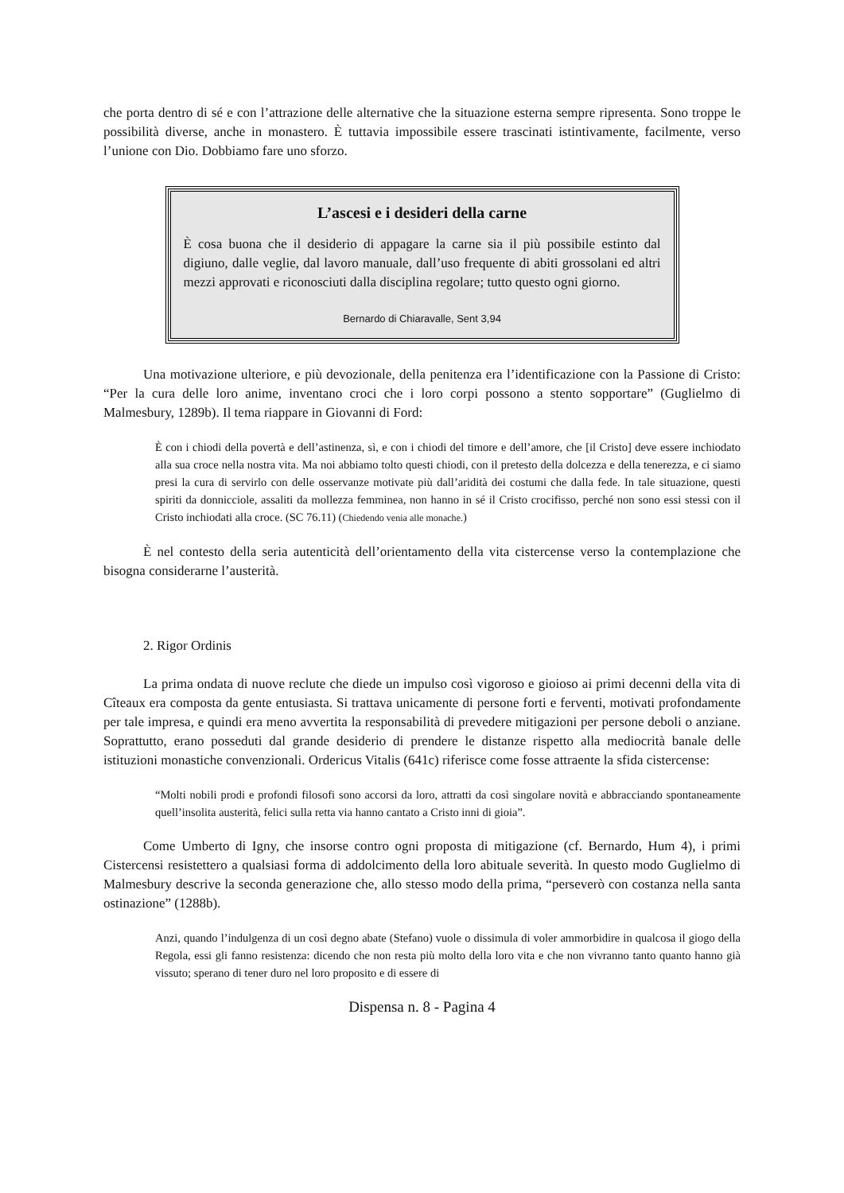che porta dentro di sé e con l’attrazione delle alternative che la situazione esterna sempre ripresenta. Sono troppe le possibilità diverse, anche in monastero. È tuttavia impossibile essere trascinati istintivamente, facilmente, verso l’unione con Dio. Dobbiamo fare uno sforzo.
L’ascesi e i desideri della carne
È cosa buona che il desiderio di appagare la carne sia il più possibile estinto dal digiuno, dalle veglie, dal lavoro manuale, dall’uso frequente di abiti grossolani ed altri mezzi approvati e riconosciuti dalla disciplina regolare; tutto questo ogni giorno.
Bernardo di Chiaravalle, Sent 3,94
Una motivazione ulteriore, e più devozionale, della penitenza era l’identificazione con la Passione di Cristo: “Per la cura delle loro anime, inventano croci che i loro corpi possono a stento sopportare” (Guglielmo di Malmesbury, 1289b). Il tema riappare in Giovanni di Ford:
È con i chiodi della povertà e dell’astinenza, sì, e con i chiodi del timore e dell’amore, che [il Cristo] deve essere inchiodato alla sua croce nella nostra vita. Ma noi abbiamo tolto questi chiodi, con il pretesto della dolcezza e della tenerezza, e ci siamo presi la cura di servirlo con delle osservanze motivate più dall’aridità dei costumi che dalla fede. In tale situazione, questi spiriti da donnicciole, assaliti da mollezza femminea, non hanno in sé il Cristo crocifisso, perché non sono essi stessi con il Cristo inchiodati alla croce. (SC 76.11) (Chiedendo venia alle monache.)
È nel contesto della seria autenticità dell’orientamento della vita cistercense verso la contemplazione che bisogna considerarne l’austerità.
2. Rigor Ordinis
La prima ondata di nuove reclute che diede un impulso così vigoroso e gioioso ai primi decenni della vita di Cîteaux era composta da gente entusiasta. Si trattava unicamente di persone forti e ferventi, motivati profondamente per tale impresa, e quindi era meno avvertita la responsabilità di prevedere mitigazioni per persone deboli o anziane. Soprattutto, erano posseduti dal grande desiderio di prendere le distanze rispetto alla mediocrità banale delle istituzioni monastiche convenzionali. Ordericus Vitalis (641c) riferisce come fosse attraente la sfida cistercense:
“Molti nobili prodi e profondi filosofi sono accorsi da loro, attratti da così singolare novità e abbracciando spontaneamente quell’insolita austerità, felici sulla retta via hanno cantato a Cristo inni di gioia”.
Come Umberto di Igny, che insorse contro ogni proposta di mitigazione (cf. Bernardo, Hum 4), i primi Cistercensi resistettero a qualsiasi forma di addolcimento della loro abituale severità. In questo modo Guglielmo di Malmesbury descrive la seconda generazione che, allo stesso modo della prima, “perseverò con costanza nella santa ostinazione” (1288b).
Anzi, quando l’indulgenza di un così degno abate (Stefano) vuole o dissimula di voler ammorbidire in qualcosa il giogo della Regola, essi gli fanno resistenza: dicendo che non resta più molto della loro vita e che non vivranno tanto quanto hanno già vissuto; sperano di tener duro nel loro proposito e di essere di
Dispensa n. 8 - Pagina 4